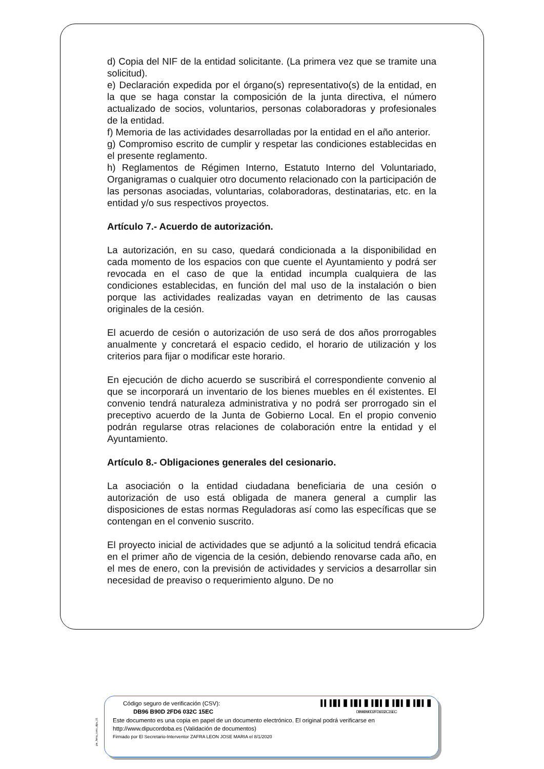d) Copia del NIF de la entidad solicitante. (La primera vez que se tramite una solicitud).
e) Declaración expedida por el órgano(s) representativo(s) de la entidad, en la que se haga constar la composición de la junta directiva, el número actualizado de socios, voluntarios, personas colaboradoras y profesionales de la entidad.
f) Memoria de las actividades desarrolladas por la entidad en el año anterior.
g) Compromiso escrito de cumplir y respetar las condiciones establecidas en el presente reglamento.
h) Reglamentos de Régimen Interno, Estatuto Interno del Voluntariado, Organigramas o cualquier otro documento relacionado con la participación de las personas asociadas, voluntarias, colaboradoras, destinatarias, etc. en la entidad y/o sus respectivos proyectos.
Artículo 7.- Acuerdo de autorización.
La autorización, en su caso, quedará condicionada a la disponibilidad en cada momento de los espacios con que cuente el Ayuntamiento y podrá ser revocada en el caso de que la entidad incumpla cualquiera de las condiciones establecidas, en función del mal uso de la instalación o bien porque las actividades realizadas vayan en detrimento de las causas originales de la cesión.
El acuerdo de cesión o autorización de uso será de dos años prorrogables anualmente y concretará el espacio cedido, el horario de utilización y los criterios para fijar o modificar este horario.
En ejecución de dicho acuerdo se suscribirá el correspondiente convenio al que se incorporará un inventario de los bienes muebles en él existentes. El convenio tendrá naturaleza administrativa y no podrá ser prorrogado sin el preceptivo acuerdo de la Junta de Gobierno Local. En el propio convenio podrán regularse otras relaciones de colaboración entre la entidad y el Ayuntamiento.
Artículo 8.- Obligaciones generales del cesionario.
La asociación o la entidad ciudadana beneficiaria de una cesión o autorización de uso está obligada de manera general a cumplir las disposiciones de estas normas Reguladoras así como las específicas que se contengan en el convenio suscrito.
El proyecto inicial de actividades que se adjuntó a la solicitud tendrá eficacia en el primer año de vigencia de la cesión, debiendo renovarse cada año, en el mes de enero, con la previsión de actividades y servicios a desarrollar sin necesidad de preaviso o requerimiento alguno. De no
pie_firma_corto_dipu_01
Código seguro de verificación (CSV):
DB96 B90D 2FD6 032C 15EC
▌▌▐▐▌▌▐▌▐▐▌▌▐▌▐▐▌▌▐▌▐▐▌▌▐▌▐▐▌▌▐▌
DB96B90D2FD6032C15EC
Este documento es una copia en papel de un documento electrónico. El original podrá verificarse en http://www.dipucordoba.es (Validación de documentos)
Firmado por El Secretario-Interventor ZAFRA LEON JOSE MARIA el 8/1/2020